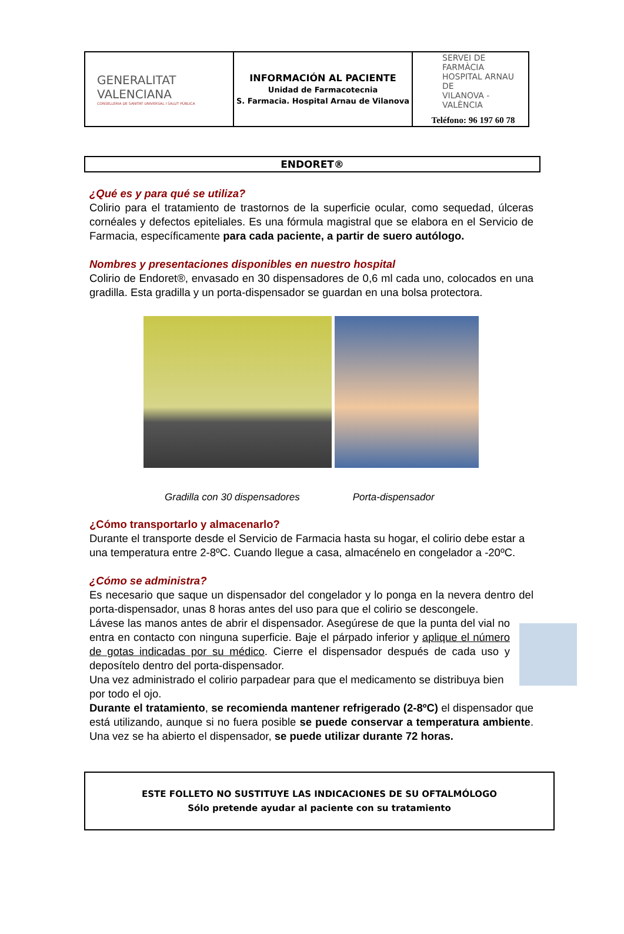| GENERALITAT VALENCIANA CONSELLERIA DE SANITAT UNIVERSAL I SALUT PÚBLICA | INFORMACIÓN AL PACIENTE Unidad de Farmacotecnia S. Farmacia. Hospital Arnau de Vilanova | SERVEI DE FARMÀCIA HOSPITAL ARNAU DE VILANOVA - VALÈNCIA Teléfono: 96 197 60 78 |
ENDORET®
¿Qué es y para qué se utiliza?
Colirio para el tratamiento de trastornos de la superficie ocular, como sequedad, úlceras cornéales y defectos epiteliales. Es una fórmula magistral que se elabora en el Servicio de Farmacia, específicamente para cada paciente, a partir de suero autólogo.
Nombres y presentaciones disponibles en nuestro hospital
Colirio de Endoret®, envasado en 30 dispensadores de 0,6 ml cada uno, colocados en una gradilla. Esta gradilla y un porta-dispensador se guardan en una bolsa protectora.
Gradilla con 30 dispensadores Porta-dispensador
¿Cómo transportarlo y almacenarlo?
Durante el transporte desde el Servicio de Farmacia hasta su hogar, el colirio debe estar a una temperatura entre 2-8ºC. Cuando llegue a casa, almacénelo en congelador a -20ºC.
¿Cómo se administra?
Es necesario que saque un dispensador del congelador y lo ponga en la nevera dentro del porta-dispensador, unas 8 horas antes del uso para que el colirio se descongele.
Lávese las manos antes de abrir el dispensador. Asegúrese de que la punta del vial no entra en contacto con ninguna superficie. Baje el párpado inferior y aplique el número de gotas indicadas por su médico. Cierre el dispensador después de cada uso y deposítelo dentro del porta-dispensador.
Una vez administrado el colirio parpadear para que el medicamento se distribuya bien por todo el ojo.
Durante el tratamiento, se recomienda mantener refrigerado (2-8ºC) el dispensador que está utilizando, aunque si no fuera posible se puede conservar a temperatura ambiente. Una vez se ha abierto el dispensador, se puede utilizar durante 72 horas.
ESTE FOLLETO NO SUSTITUYE LAS INDICACIONES DE SU OFTALMÓLOGO
Sólo pretende ayudar al paciente con su tratamiento